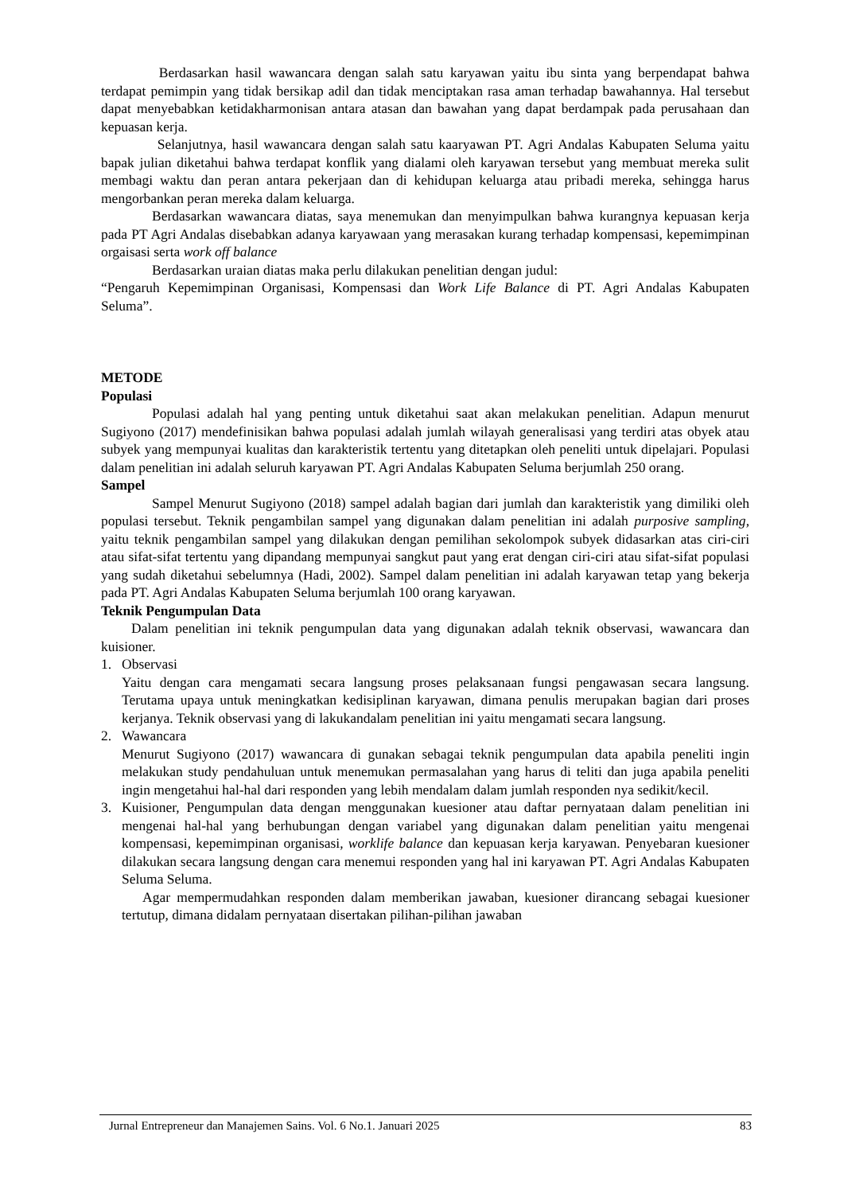Berdasarkan hasil wawancara dengan salah satu karyawan yaitu ibu sinta yang berpendapat bahwa terdapat pemimpin yang tidak bersikap adil dan tidak menciptakan rasa aman terhadap bawahannya. Hal tersebut dapat menyebabkan ketidakharmonisan antara atasan dan bawahan yang dapat berdampak pada perusahaan dan kepuasan kerja.
Selanjutnya, hasil wawancara dengan salah satu kaaryawan PT. Agri Andalas Kabupaten Seluma yaitu bapak julian diketahui bahwa terdapat konflik yang dialami oleh karyawan tersebut yang membuat mereka sulit membagi waktu dan peran antara pekerjaan dan di kehidupan keluarga atau pribadi mereka, sehingga harus mengorbankan peran mereka dalam keluarga.
Berdasarkan wawancara diatas, saya menemukan dan menyimpulkan bahwa kurangnya kepuasan kerja pada PT Agri Andalas disebabkan adanya karyawaan yang merasakan kurang terhadap kompensasi, kepemimpinan orgaisasi serta work off balance
Berdasarkan uraian diatas maka perlu dilakukan penelitian dengan judul:
“Pengaruh Kepemimpinan Organisasi, Kompensasi dan Work Life Balance di PT. Agri Andalas Kabupaten Seluma”.
METODE
Populasi
Populasi adalah hal yang penting untuk diketahui saat akan melakukan penelitian. Adapun menurut Sugiyono (2017) mendefinisikan bahwa populasi adalah jumlah wilayah generalisasi yang terdiri atas obyek atau subyek yang mempunyai kualitas dan karakteristik tertentu yang ditetapkan oleh peneliti untuk dipelajari. Populasi dalam penelitian ini adalah seluruh karyawan PT. Agri Andalas Kabupaten Seluma berjumlah 250 orang.
Sampel
Sampel Menurut Sugiyono (2018) sampel adalah bagian dari jumlah dan karakteristik yang dimiliki oleh populasi tersebut. Teknik pengambilan sampel yang digunakan dalam penelitian ini adalah purposive sampling, yaitu teknik pengambilan sampel yang dilakukan dengan pemilihan sekolompok subyek didasarkan atas ciri-ciri atau sifat-sifat tertentu yang dipandang mempunyai sangkut paut yang erat dengan ciri-ciri atau sifat-sifat populasi yang sudah diketahui sebelumnya (Hadi, 2002). Sampel dalam penelitian ini adalah karyawan tetap yang bekerja pada PT. Agri Andalas Kabupaten Seluma berjumlah 100 orang karyawan.
Teknik Pengumpulan Data
Dalam penelitian ini teknik pengumpulan data yang digunakan adalah teknik observasi, wawancara dan kuisioner.
1. Observasi
Yaitu dengan cara mengamati secara langsung proses pelaksanaan fungsi pengawasan secara langsung. Terutama upaya untuk meningkatkan kedisiplinan karyawan, dimana penulis merupakan bagian dari proses kerjanya. Teknik observasi yang di lakukandalam penelitian ini yaitu mengamati secara langsung.
2. Wawancara
Menurut Sugiyono (2017) wawancara di gunakan sebagai teknik pengumpulan data apabila peneliti ingin melakukan study pendahuluan untuk menemukan permasalahan yang harus di teliti dan juga apabila peneliti ingin mengetahui hal-hal dari responden yang lebih mendalam dalam jumlah responden nya sedikit/kecil.
3. Kuisioner, Pengumpulan data dengan menggunakan kuesioner atau daftar pernyataan dalam penelitian ini mengenai hal-hal yang berhubungan dengan variabel yang digunakan dalam penelitian yaitu mengenai kompensasi, kepemimpinan organisasi, worklife balance dan kepuasan kerja karyawan. Penyebaran kuesioner dilakukan secara langsung dengan cara menemui responden yang hal ini karyawan PT. Agri Andalas Kabupaten Seluma Seluma.
Agar mempermudahkan responden dalam memberikan jawaban, kuesioner dirancang sebagai kuesioner tertutup, dimana didalam pernyataan disertakan pilihan-pilihan jawaban
Jurnal Entrepreneur dan Manajemen Sains. Vol. 6 No.1. Januari 2025 83